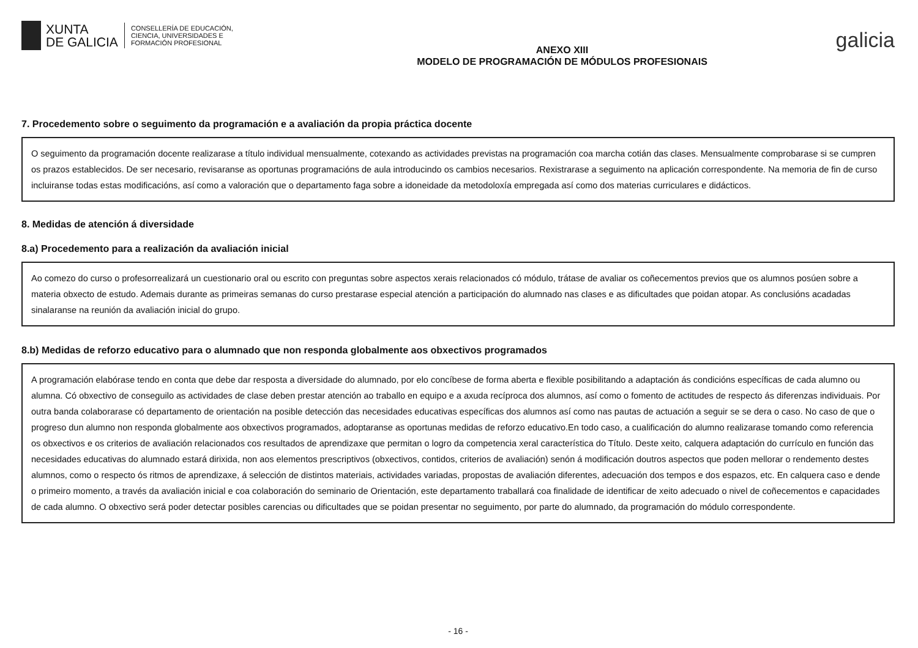XUNTA
DE GALICIA
CONSELLERÍA DE EDUCACIÓN,
CIENCIA, UNIVERSIDADES E
FORMACIÓN PROFESIONAL
ANEXO XIII
MODELO DE PROGRAMACIÓN DE MÓDULOS PROFESIONAIS
galicia
7. Procedemento sobre o seguimento da programación e a avaliación da propia práctica docente
O seguimento da programación docente realizarase a título individual mensualmente, cotexando as actividades previstas na programación coa marcha cotián das clases. Mensualmente comprobarase si se cumpren os prazos establecidos. De ser necesario, revisaranse as oportunas programacións de aula introducindo os cambios necesarios. Rexistrarase a seguimento na aplicación correspondente. Na memoria de fin de curso incluiranse todas estas modificacións, así como a valoración que o departamento faga sobre a idoneidade da metodoloxía empregada así como dos materias curriculares e didácticos.
8. Medidas de atención á diversidade
8.a) Procedemento para a realización da avaliación inicial
Ao comezo do curso o profesorrealizará un cuestionario oral ou escrito con preguntas sobre aspectos xerais relacionados có módulo, trátase de avaliar os coñecementos previos que os alumnos posúen sobre a materia obxecto de estudo. Ademais durante as primeiras semanas do curso prestarase especial atención a participación do alumnado nas clases e as dificultades que poidan atopar. As conclusións acadadas sinalaranse na reunión da avaliación inicial do grupo.
8.b) Medidas de reforzo educativo para o alumnado que non responda globalmente aos obxectivos programados
A programación elabórase tendo en conta que debe dar resposta a diversidade do alumnado, por elo concíbese de forma aberta e flexible posibilitando a adaptación ás condicións específicas de cada alumno ou alumna. Có obxectivo de conseguilo as actividades de clase deben prestar atención ao traballo en equipo e a axuda recíproca dos alumnos, así como o fomento de actitudes de respecto ás diferenzas individuais. Por outra banda colaborarase có departamento de orientación na posible detección das necesidades educativas específicas dos alumnos así como nas pautas de actuación a seguir se se dera o caso. No caso de que o progreso dun alumno non responda globalmente aos obxectivos programados, adoptaranse as oportunas medidas de reforzo educativo.En todo caso, a cualificación do alumno realizarase tomando como referencia os obxectivos e os criterios de avaliación relacionados cos resultados de aprendizaxe que permitan o logro da competencia xeral característica do Título. Deste xeito, calquera adaptación do currículo en función das necesidades educativas do alumnado estará dirixida, non aos elementos prescriptivos (obxectivos, contidos, criterios de avaliación) senón á modificación doutros aspectos que poden mellorar o rendemento destes alumnos, como o respecto ós ritmos de aprendizaxe, á selección de distintos materiais, actividades variadas, propostas de avaliación diferentes, adecuación dos tempos e dos espazos, etc. En calquera caso e dende o primeiro momento, a través da avaliación inicial e coa colaboración do seminario de Orientación, este departamento traballará coa finalidade de identificar de xeito adecuado o nivel de coñecementos e capacidades de cada alumno. O obxectivo será poder detectar posibles carencias ou dificultades que se poidan presentar no seguimento, por parte do alumnado, da programación do módulo correspondente.
- 16 -